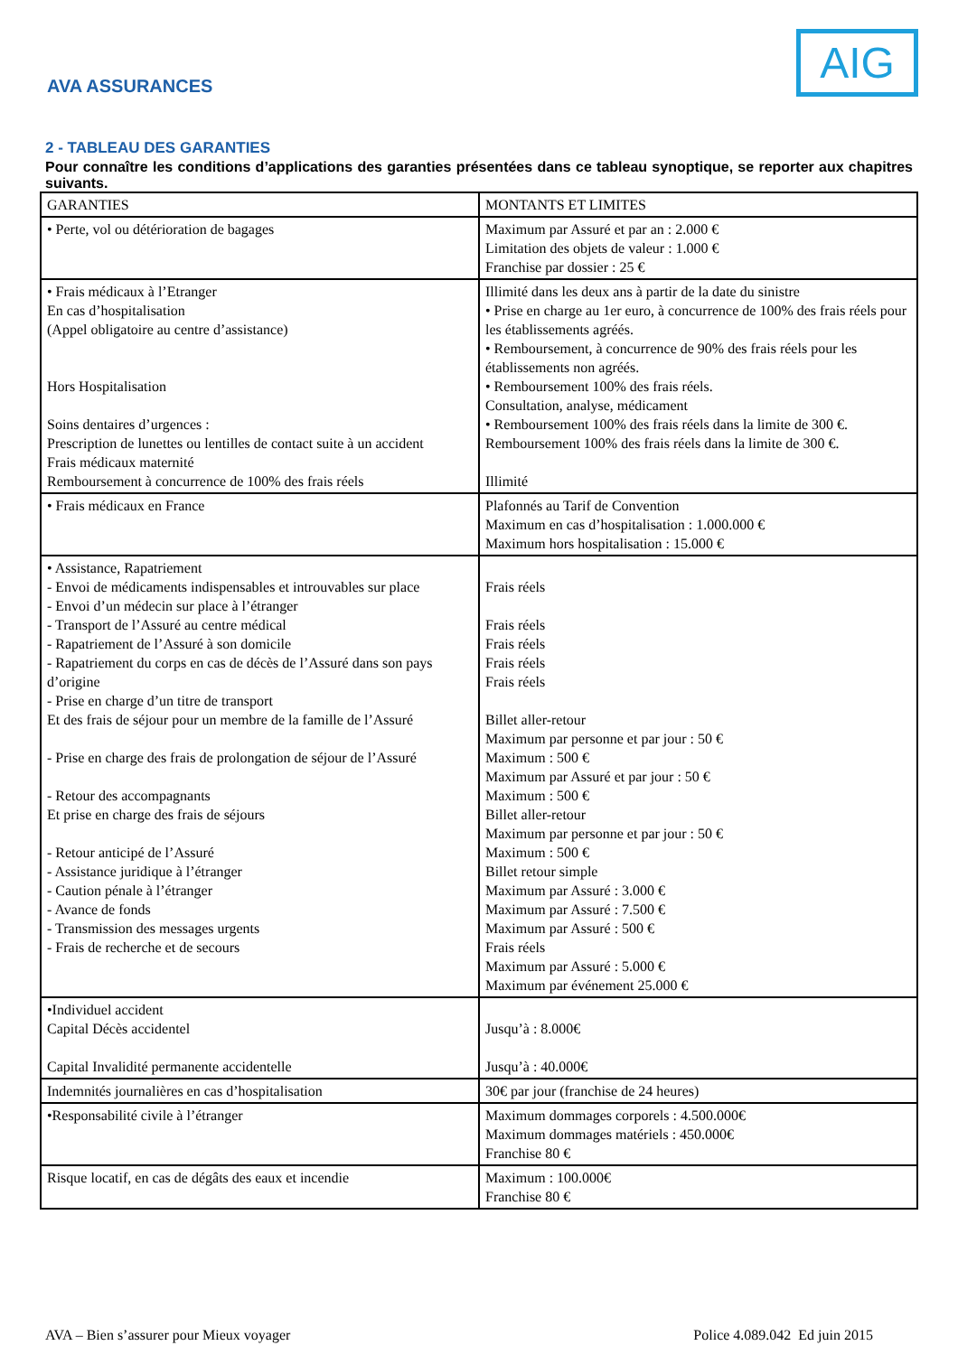AVA ASSURANCES
AIG
2 - TABLEAU DES GARANTIES
Pour connaître les conditions d’applications des garanties présentées dans ce tableau synoptique, se reporter aux chapitres suivants.
| GARANTIES | MONTANTS ET LIMITES |
| --- | --- |
| • Perte, vol ou détérioration de bagages | Maximum par Assuré et par an : 2.000 € Limitation des objets de valeur : 1.000 € Franchise par dossier : 25 € |
| • Frais médicaux à l’Etranger En cas d’hospitalisation (Appel obligatoire au centre d’assistance) Hors Hospitalisation Soins dentaires d’urgences : Prescription de lunettes ou lentilles de contact suite à un accident Frais médicaux maternité Remboursement à concurrence de 100% des frais réels | Illimité dans les deux ans à partir de la date du sinistre • Prise en charge au 1er euro, à concurrence de 100% des frais réels pour les établissements agréés. • Remboursement, à concurrence de 90% des frais réels pour les établissements non agréés. • Remboursement 100% des frais réels. Consultation, analyse, médicament • Remboursement 100% des frais réels dans la limite de 300 €. Remboursement 100% des frais réels dans la limite de 300 €. Illimité |
| • Frais médicaux en France | Plafonnés au Tarif de Convention Maximum en cas d’hospitalisation : 1.000.000 € Maximum hors hospitalisation : 15.000 € |
| • Assistance, Rapatriement - Envoi de médicaments indispensables et introuvables sur place - Envoi d’un médecin sur place à l’étranger - Transport de l’Assuré au centre médical - Rapatriement de l’Assuré à son domicile - Rapatriement du corps en cas de décès de l’Assuré dans son pays d’origine - Prise en charge d’un titre de transport Et des frais de séjour pour un membre de la famille de l’Assuré - Prise en charge des frais de prolongation de séjour de l’Assuré - Retour des accompagnants Et prise en charge des frais de séjours - Retour anticipé de l’Assuré - Assistance juridique à l’étranger - Caution pénale à l’étranger - Avance de fonds - Transmission des messages urgents - Frais de recherche et de secours | Frais réels Frais réels Frais réels Frais réels Frais réels Billet aller-retour Maximum par personne et par jour : 50 € Maximum : 500 € Maximum par Assuré et par jour : 50 € Maximum : 500 € Billet aller-retour Maximum par personne et par jour : 50 € Maximum : 500 € Billet retour simple Maximum par Assuré : 3.000 € Maximum par Assuré : 7.500 € Maximum par Assuré : 500 € Frais réels Maximum par Assuré : 5.000 € Maximum par événement 25.000 € |
| •Individuel accident Capital Décès accidentel Capital Invalidité permanente accidentelle | Jusqu’à : 8.000€ Jusqu’à : 40.000€ |
| Indemnités journalières en cas d’hospitalisation | 30€ par jour (franchise de 24 heures) |
| •Responsabilité civile à l’étranger | Maximum dommages corporels : 4.500.000€ Maximum dommages matériels : 450.000€ Franchise 80 € |
| Risque locatif, en cas de dégâts des eaux et incendie | Maximum : 100.000€ Franchise 80 € |
AVA – Bien s’assurer pour Mieux voyager Police 4.089.042 Ed juin 2015